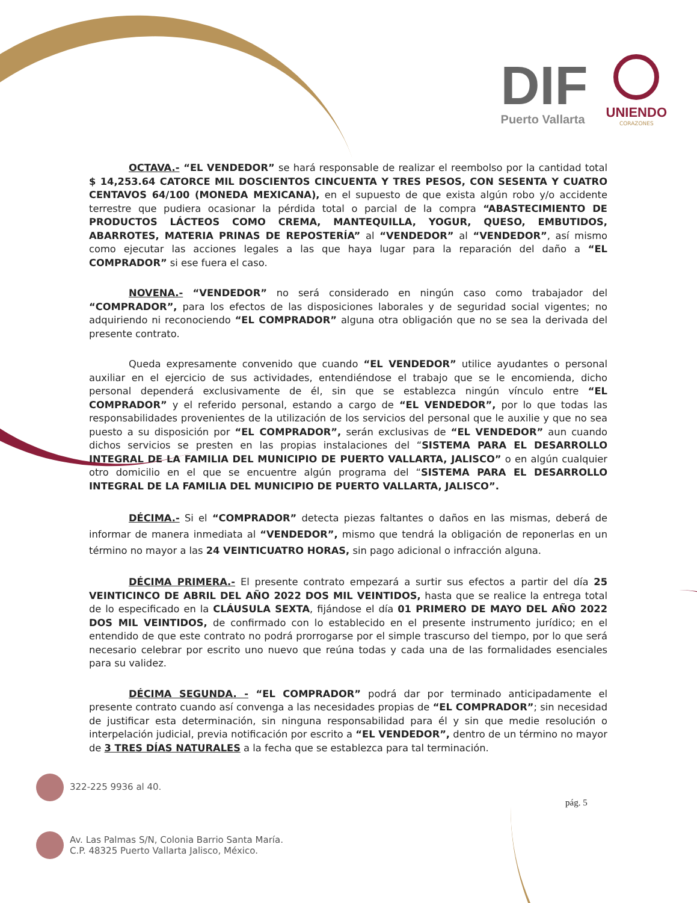DIF
Puerto Vallarta
UNIENDO
CORAZONES
OCTAVA.- “EL VENDEDOR” se hará responsable de realizar el reembolso por la cantidad total $ 14,253.64 CATORCE MIL DOSCIENTOS CINCUENTA Y TRES PESOS, CON SESENTA Y CUATRO CENTAVOS 64/100 (MONEDA MEXICANA), en el supuesto de que exista algún robo y/o accidente terrestre que pudiera ocasionar la pérdida total o parcial de la compra “ABASTECIMIENTO DE PRODUCTOS LÁCTEOS COMO CREMA, MANTEQUILLA, YOGUR, QUESO, EMBUTIDOS, ABARROTES, MATERIA PRINAS DE REPOSTERÍA” al “VENDEDOR” al “VENDEDOR”, así mismo como ejecutar las acciones legales a las que haya lugar para la reparación del daño a “EL COMPRADOR” si ese fuera el caso.
NOVENA.- “VENDEDOR” no será considerado en ningún caso como trabajador del “COMPRADOR”, para los efectos de las disposiciones laborales y de seguridad social vigentes; no adquiriendo ni reconociendo “EL COMPRADOR” alguna otra obligación que no se sea la derivada del presente contrato.
Queda expresamente convenido que cuando “EL VENDEDOR” utilice ayudantes o personal auxiliar en el ejercicio de sus actividades, entendiéndose el trabajo que se le encomienda, dicho personal dependerá exclusivamente de él, sin que se establezca ningún vínculo entre “EL COMPRADOR” y el referido personal, estando a cargo de “EL VENDEDOR”, por lo que todas las responsabilidades provenientes de la utilización de los servicios del personal que le auxilie y que no sea puesto a su disposición por “EL COMPRADOR”, serán exclusivas de “EL VENDEDOR” aun cuando dichos servicios se presten en las propias instalaciones del “SISTEMA PARA EL DESARROLLO INTEGRAL DE LA FAMILIA DEL MUNICIPIO DE PUERTO VALLARTA, JALISCO” o en algún cualquier otro domicilio en el que se encuentre algún programa del “SISTEMA PARA EL DESARROLLO INTEGRAL DE LA FAMILIA DEL MUNICIPIO DE PUERTO VALLARTA, JALISCO”.
DÉCIMA.- Si el “COMPRADOR” detecta piezas faltantes o daños en las mismas, deberá de informar de manera inmediata al “VENDEDOR”, mismo que tendrá la obligación de reponerlas en un término no mayor a las 24 VEINTICUATRO HORAS, sin pago adicional o infracción alguna.
DÉCIMA PRIMERA.- El presente contrato empezará a surtir sus efectos a partir del día 25 VEINTICINCO DE ABRIL DEL AÑO 2022 DOS MIL VEINTIDOS, hasta que se realice la entrega total de lo especificado en la CLÁUSULA SEXTA, fijándose el día 01 PRIMERO DE MAYO DEL AÑO 2022 DOS MIL VEINTIDOS, de confirmado con lo establecido en el presente instrumento jurídico; en el entendido de que este contrato no podrá prorrogarse por el simple trascurso del tiempo, por lo que será necesario celebrar por escrito uno nuevo que reúna todas y cada una de las formalidades esenciales para su validez.
DÉCIMA SEGUNDA. - “EL COMPRADOR” podrá dar por terminado anticipadamente el presente contrato cuando así convenga a las necesidades propias de “EL COMPRADOR”; sin necesidad de justificar esta determinación, sin ninguna responsabilidad para él y sin que medie resolución o interpelación judicial, previa notificación por escrito a “EL VENDEDOR”, dentro de un término no mayor de 3 TRES DÍAS NATURALES a la fecha que se establezca para tal terminación.
322-225 9936 al 40.
Av. Las Palmas S/N, Colonia Barrio Santa María.
C.P. 48325 Puerto Vallarta Jalisco, México.
pág. 5